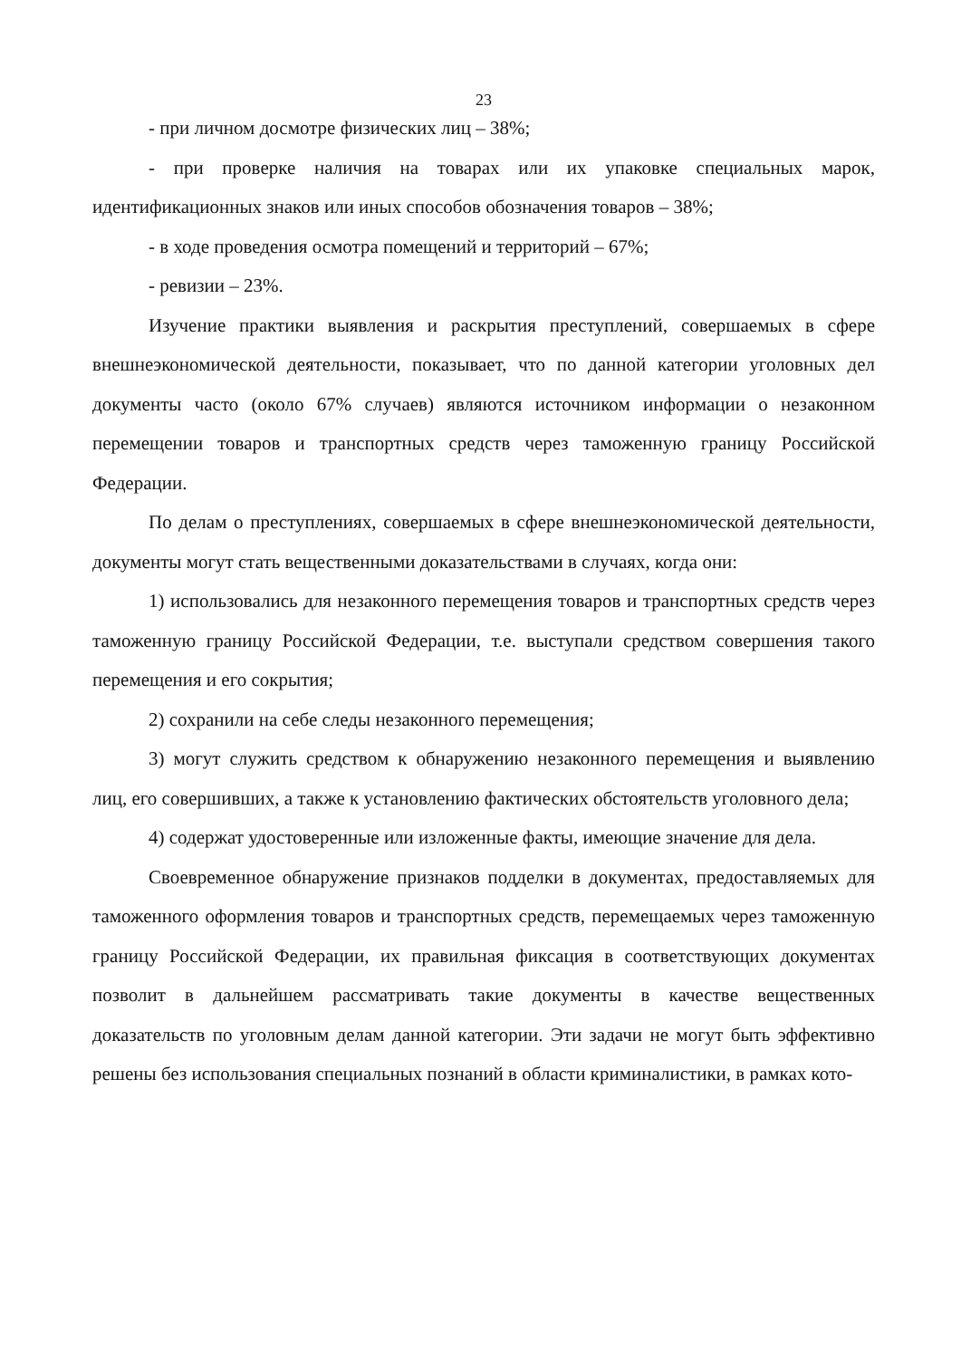23
- при личном досмотре физических лиц – 38%;
- при проверке наличия на товарах или их упаковке специальных марок, идентификационных знаков или иных способов обозначения товаров – 38%;
- в ходе проведения осмотра помещений и территорий – 67%;
- ревизии – 23%.
Изучение практики выявления и раскрытия преступлений, совершаемых в сфере внешнеэкономической деятельности, показывает, что по данной категории уголовных дел документы часто (около 67% случаев) являются источником информации о незаконном перемещении товаров и транспортных средств через таможенную границу Российской Федерации.
По делам о преступлениях, совершаемых в сфере внешнеэкономической деятельности, документы могут стать вещественными доказательствами в случаях, когда они:
1) использовались для незаконного перемещения товаров и транспортных средств через таможенную границу Российской Федерации, т.е. выступали средством совершения такого перемещения и его сокрытия;
2) сохранили на себе следы незаконного перемещения;
3) могут служить средством к обнаружению незаконного перемещения и выявлению лиц, его совершивших, а также к установлению фактических обстоятельств уголовного дела;
4) содержат удостоверенные или изложенные факты, имеющие значение для дела.
Своевременное обнаружение признаков подделки в документах, предоставляемых для таможенного оформления товаров и транспортных средств, перемещаемых через таможенную границу Российской Федерации, их правильная фиксация в соответствующих документах позволит в дальнейшем рассматривать такие документы в качестве вещественных доказательств по уголовным делам данной категории. Эти задачи не могут быть эффективно решены без использования специальных познаний в области криминалистики, в рамках кото-